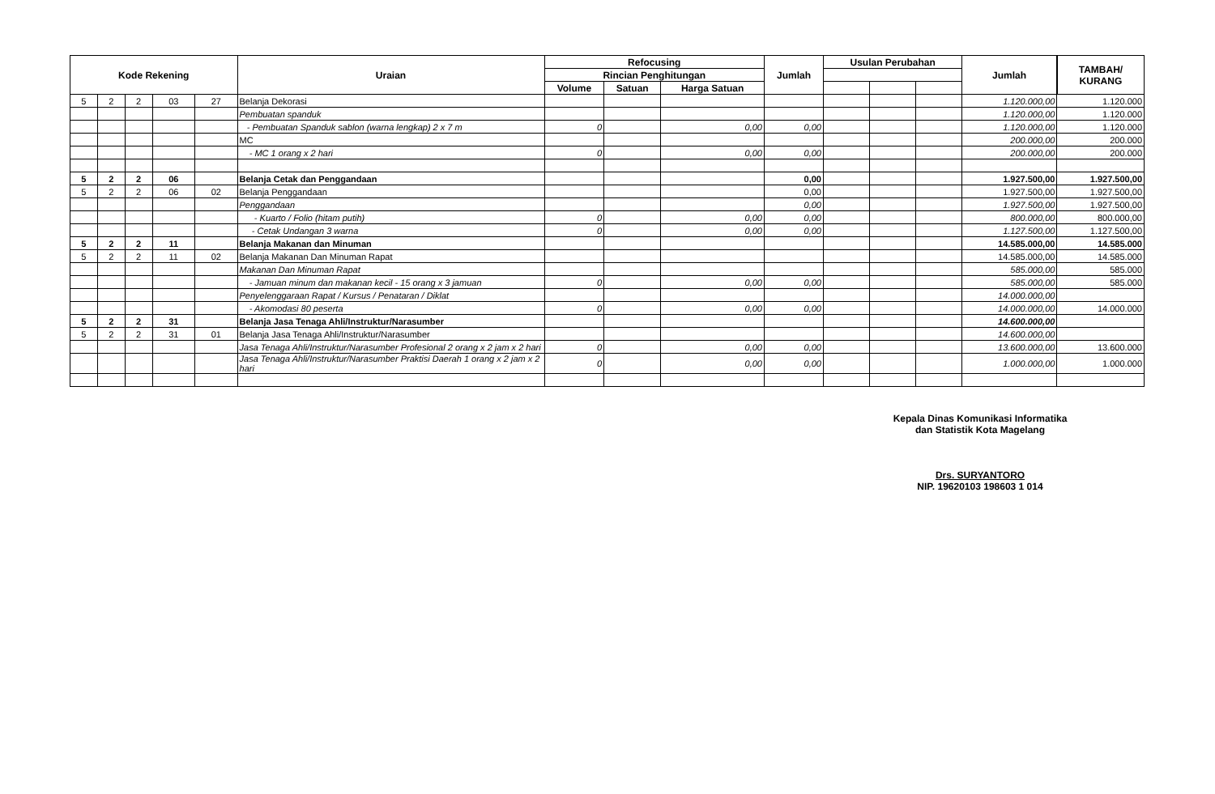| Kode Rekening | | | | | Uraian | Refocusing | | | Jumlah | Usulan Perubahan | | | Jumlah | TAMBAH/ KURANG |
| --- | --- | --- | --- | --- | --- | --- | --- | --- | --- | --- | --- | --- | --- | --- |
| | | | | | | Rincian Penghitungan | | | | | | | | |
| | | | | | | Volume | Satuan | Harga Satuan | | | | | | |
| 5 | 2 | 2 | 03 | 27 | Belanja Dekorasi | | | | | | | | 1.120.000,00 | 1.120.000 |
| | | | | | Pembuatan spanduk | | | | | | | | 1.120.000,00 | 1.120.000 |
| | | | | | - Pembuatan Spanduk sablon (warna lengkap) 2 x 7 m | 0 | | 0,00 | 0,00 | | | | 1.120.000,00 | 1.120.000 |
| | | | | | MC | | | | | | | | 200.000,00 | 200.000 |
| | | | | | - MC 1 orang x 2 hari | 0 | | 0,00 | 0,00 | | | | 200.000,00 | 200.000 |
| 5 | 2 | 2 | 06 | | Belanja Cetak dan Penggandaan | | | | 0,00 | | | | 1.927.500,00 | 1.927.500,00 |
| 5 | 2 | 2 | 06 | 02 | Belanja Penggandaan | | | | 0,00 | | | | 1.927.500,00 | 1.927.500,00 |
| | | | | | Penggandaan | | | | 0,00 | | | | 1.927.500,00 | 1.927.500,00 |
| | | | | | - Kuarto / Folio (hitam putih) | 0 | | 0,00 | 0,00 | | | | 800.000,00 | 800.000,00 |
| | | | | | - Cetak Undangan 3 warna | 0 | | 0,00 | 0,00 | | | | 1.127.500,00 | 1.127.500,00 |
| 5 | 2 | 2 | 11 | | Belanja Makanan dan Minuman | | | | | | | | 14.585.000,00 | 14.585.000 |
| 5 | 2 | 2 | 11 | 02 | Belanja Makanan Dan Minuman Rapat | | | | | | | | 14.585.000,00 | 14.585.000 |
| | | | | | Makanan Dan Minuman Rapat | | | | | | | | 585.000,00 | 585.000 |
| | | | | | - Jamuan minum dan makanan kecil - 15 orang x 3 jamuan | 0 | | 0,00 | 0,00 | | | | 585.000,00 | 585.000 |
| | | | | | Penyelenggaraan Rapat / Kursus / Penataran / Diklat | | | | | | | | 14.000.000,00 | |
| | | | | | - Akomodasi 80 peserta | 0 | | 0,00 | 0,00 | | | | 14.000.000,00 | 14.000.000 |
| 5 | 2 | 2 | 31 | | Belanja Jasa Tenaga Ahli/Instruktur/Narasumber | | | | | | | | 14.600.000,00 | |
| 5 | 2 | 2 | 31 | 01 | Belanja Jasa Tenaga Ahli/Instruktur/Narasumber | | | | | | | | 14.600.000,00 | |
| | | | | | Jasa Tenaga Ahli/Instruktur/Narasumber Profesional 2 orang x 2 jam x 2 hari | 0 | | 0,00 | 0,00 | | | | 13.600.000,00 | 13.600.000 |
| | | | | | Jasa Tenaga Ahli/Instruktur/Narasumber Praktisi Daerah 1 orang x 2 jam x 2 hari | 0 | | 0,00 | 0,00 | | | | 1.000.000,00 | 1.000.000 |
Kepala Dinas Komunikasi Informatika
dan Statistik Kota Magelang
Drs. SURYANTORO
NIP. 19620103 198603 1 014